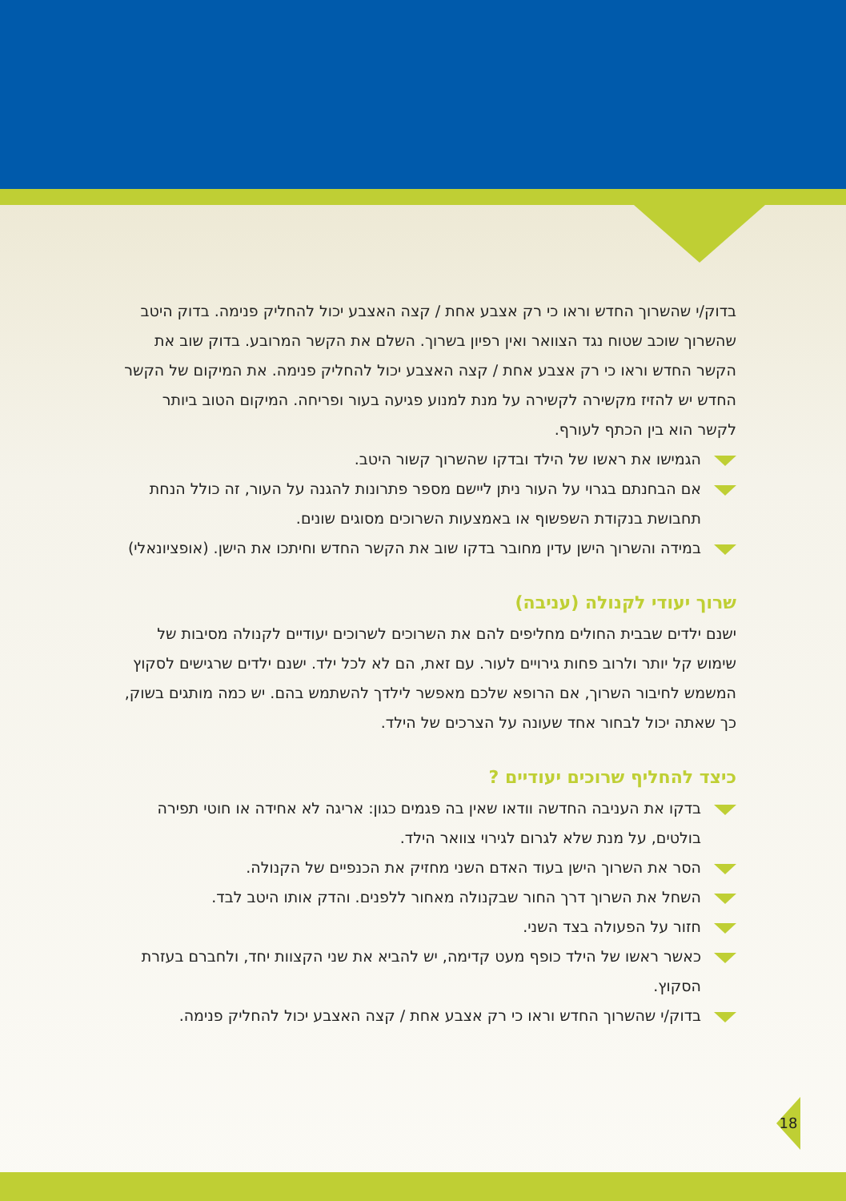בדוק/י שהשרוך החדש וראו כי רק אצבע אחת / קצה האצבע יכול להחליק פנימה. בדוק היטב שהשרוך שוכב שטוח נגד הצוואר ואין רפיון בשרוך. השלם את הקשר המרובע. בדוק שוב את הקשר החדש וראו כי רק אצבע אחת / קצה האצבע יכול להחליק פנימה. את המיקום של הקשר החדש יש להזיז מקשירה לקשירה על מנת למנוע פגיעה בעור ופריחה. המיקום הטוב ביותר לקשר הוא בין הכתף לעורף.
הגמישו את ראשו של הילד ובדקו שהשרוך קשור היטב.
אם הבחנתם בגרוי על העור ניתן ליישם מספר פתרונות להגנה על העור, זה כולל הנחת תחבושת בנקודת השפשוף או באמצעות השרוכים מסוגים שונים.
במידה והשרוך הישן עדין מחובר בדקו שוב את הקשר החדש וחיתכו את הישן. (אופציונאלי)
שרוך יעודי לקנולה (עניבה)
ישנם ילדים שבבית החולים מחליפים להם את השרוכים לשרוכים יעודיים לקנולה מסיבות של שימוש קל יותר ולרוב פחות גירויים לעור. עם זאת, הם לא לכל ילד. ישנם ילדים שרגישים לסקוץ המשמש לחיבור השרוך, אם הרופא שלכם מאפשר לילדך להשתמש בהם. יש כמה מותגים בשוק, כך שאתה יכול לבחור אחד שעונה על הצרכים של הילד.
כיצד להחליף שרוכים יעודיים ?
בדקו את העניבה החדשה וודאו שאין בה פגמים כגון: אריגה לא אחידה או חוטי תפירה בולטים, על מנת שלא לגרום לגירוי צוואר הילד.
הסר את השרוך הישן בעוד האדם השני מחזיק את הכנפיים של הקנולה.
השחל את השרוך דרך החור שבקנולה מאחור ללפנים. והדק אותו היטב לבד.
חזור על הפעולה בצד השני.
כאשר ראשו של הילד כופף מעט קדימה, יש להביא את שני הקצוות יחד, ולחברם בעזרת הסקוץ.
בדוק/י שהשרוך החדש וראו כי רק אצבע אחת / קצה האצבע יכול להחליק פנימה.
18